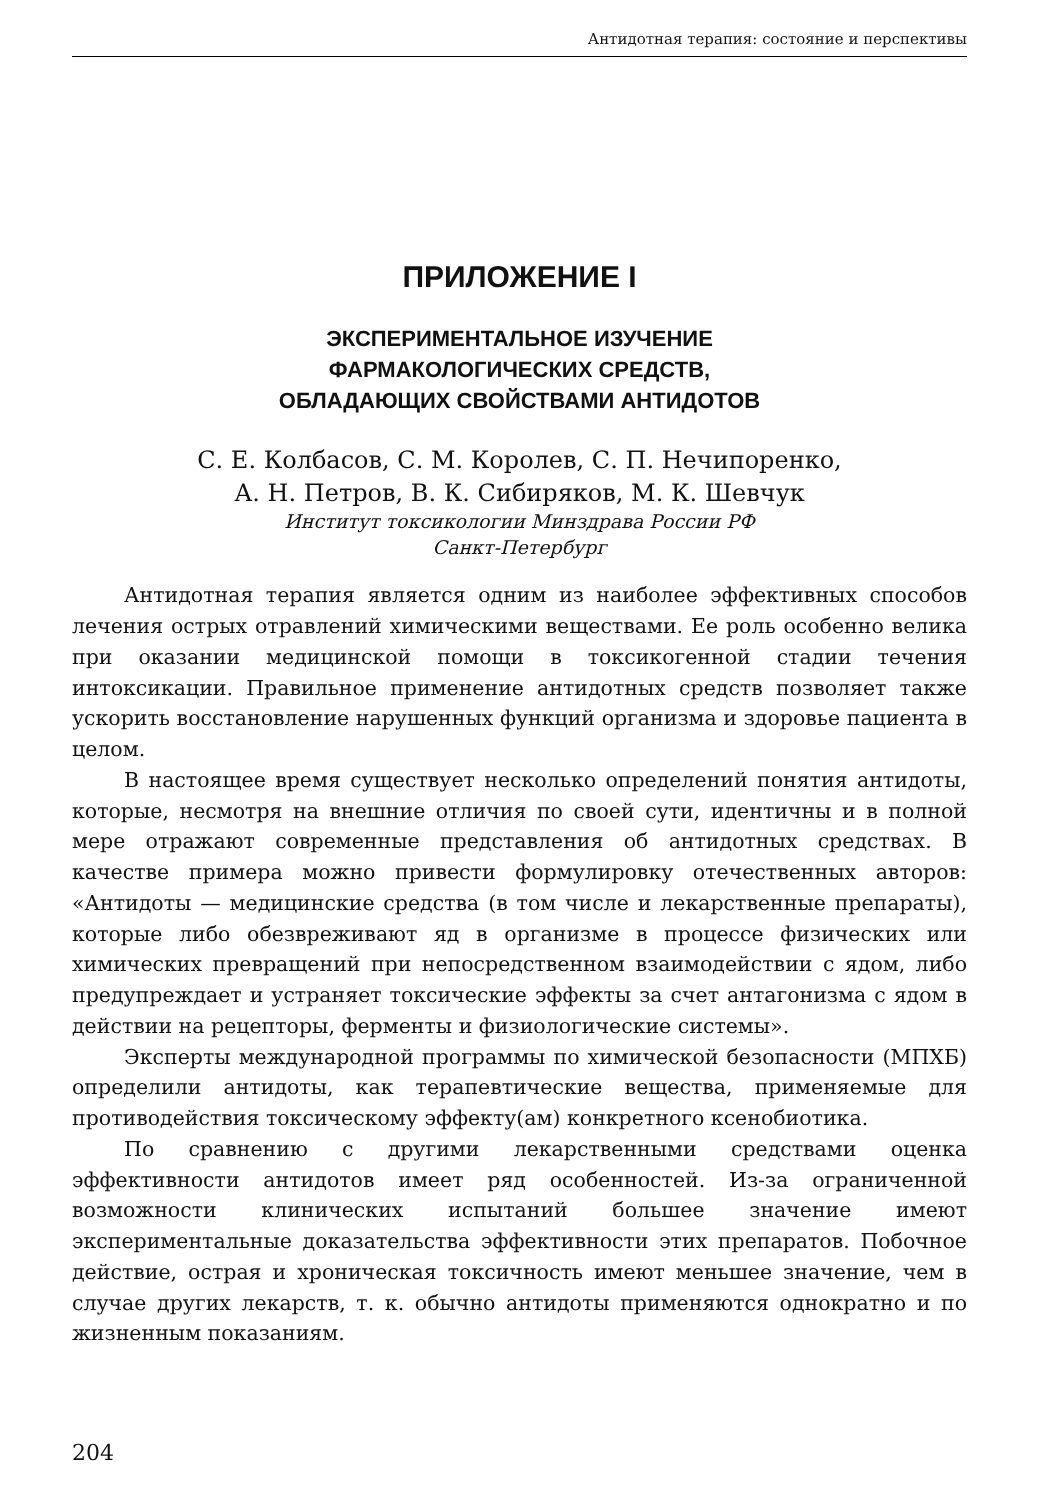Антидотная терапия: состояние и перспективы
ПРИЛОЖЕНИЕ I
ЭКСПЕРИМЕНТАЛЬНОЕ ИЗУЧЕНИЕ
ФАРМАКОЛОГИЧЕСКИХ СРЕДСТВ,
ОБЛАДАЮЩИХ СВОЙСТВАМИ АНТИДОТОВ
С. Е. Колбасов, С. М. Королев, С. П. Нечипоренко,
А. Н. Петров, В. К. Сибиряков, М. К. Шевчук
Институт токсикологии Минздрава России РФ
Санкт-Петербург
Антидотная терапия является одним из наиболее эффективных способов лечения острых отравлений химическими веществами. Ее роль особенно велика при оказании медицинской помощи в токсикогенной стадии течения интоксикации. Правильное применение антидотных средств позволяет также ускорить восстановление нарушенных функций организма и здоровье пациента в целом.
В настоящее время существует несколько определений понятия антидоты, которые, несмотря на внешние отличия по своей сути, идентичны и в полной мере отражают современные представления об антидотных средствах. В качестве примера можно привести формулировку отечественных авторов: «Антидоты — медицинские средства (в том числе и лекарственные препараты), которые либо обезвреживают яд в организме в процессе физических или химических превращений при непосредственном взаимодействии с ядом, либо предупреждает и устраняет токсические эффекты за счет антагонизма с ядом в действии на рецепторы, ферменты и физиологические системы».
Эксперты международной программы по химической безопасности (МПХБ) определили антидоты, как терапевтические вещества, применяемые для противодействия токсическому эффекту(ам) конкретного ксенобиотика.
По сравнению с другими лекарственными средствами оценка эффективности антидотов имеет ряд особенностей. Из-за ограниченной возможности клинических испытаний большее значение имеют экспериментальные доказательства эффективности этих препаратов. Побочное действие, острая и хроническая токсичность имеют меньшее значение, чем в случае других лекарств, т. к. обычно антидоты применяются однократно и по жизненным показаниям.
204